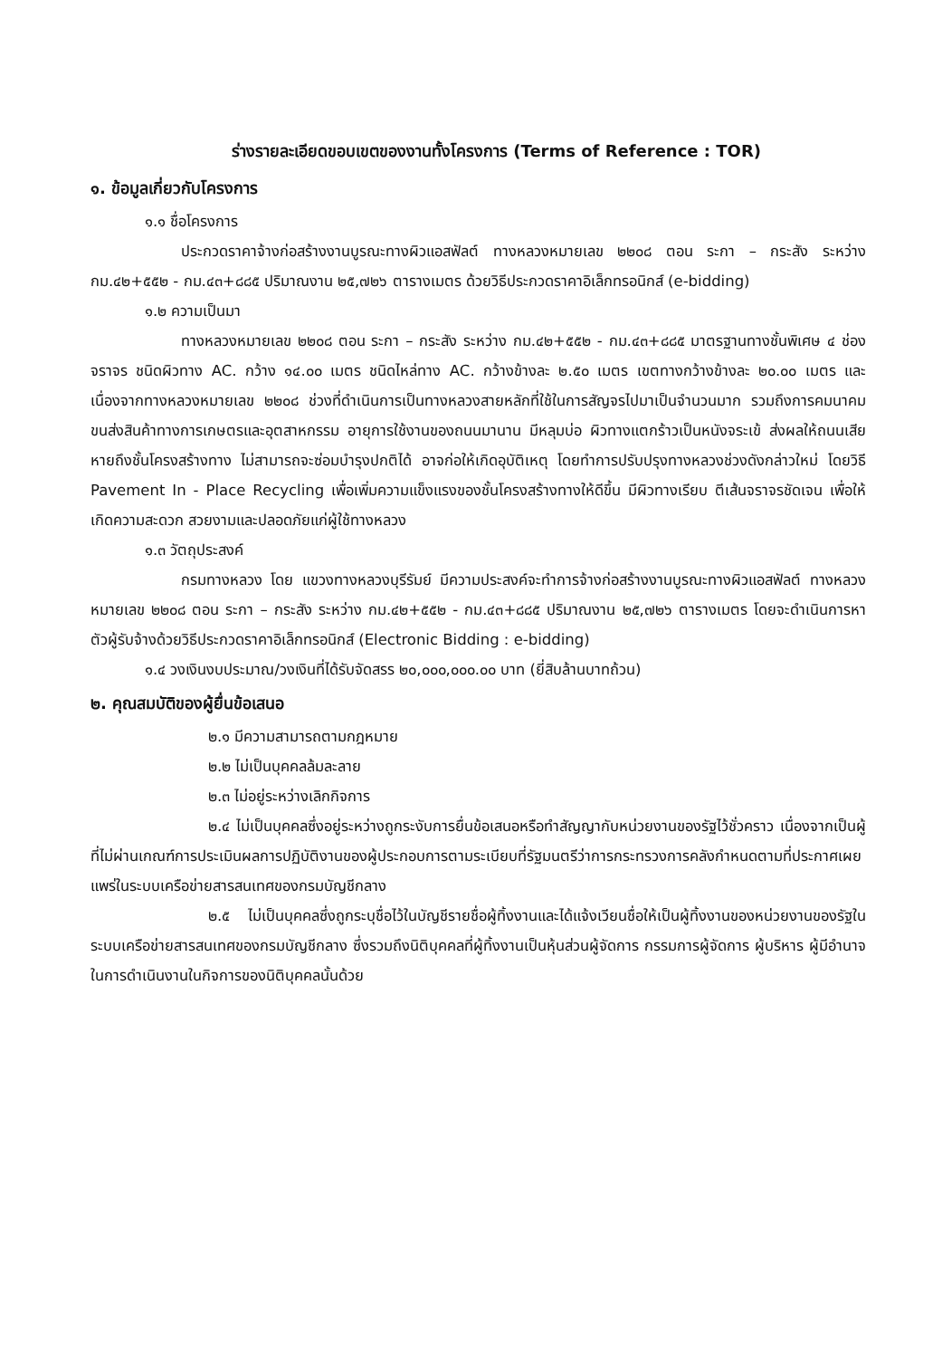ร่างรายละเอียดขอบเขตของงานทั้งโครงการ (Terms of Reference : TOR)
๑. ข้อมูลเกี่ยวกับโครงการ
๑.๑ ชื่อโครงการ
ประกวดราคาจ้างก่อสร้างงานบูรณะทางผิวแอสฟัลต์ ทางหลวงหมายเลข ๒๒๐๘ ตอน ระกา – กระสัง ระหว่าง กม.๔๒+๕๕๒ - กม.๔๓+๘๘๕ ปริมาณงาน ๒๕,๗๒๖ ตารางเมตร ด้วยวิธีประกวดราคาอิเล็กทรอนิกส์ (e-bidding)
๑.๒ ความเป็นมา
ทางหลวงหมายเลข ๒๒๐๘ ตอน ระกา – กระสัง ระหว่าง กม.๔๒+๕๕๒ - กม.๔๓+๘๘๕ มาตรฐานทางชั้นพิเศษ ๔ ช่องจราจร ชนิดผิวทาง AC. กว้าง ๑๔.๐๐ เมตร ชนิดไหล่ทาง AC. กว้างข้างละ ๒.๕๐ เมตร เขตทางกว้างข้างละ ๒๐.๐๐ เมตร และเนื่องจากทางหลวงหมายเลข ๒๒๐๘ ช่วงที่ดำเนินการเป็นทางหลวงสายหลักที่ใช้ในการสัญจรไปมาเป็นจำนวนมาก รวมถึงการคมนาคมขนส่งสินค้าทางการเกษตรและอุตสาหกรรม อายุการใช้งานของถนนมานาน มีหลุมบ่อ ผิวทางแตกร้าวเป็นหนังจระเข้ ส่งผลให้ถนนเสียหายถึงชั้นโครงสร้างทาง ไม่สามารถจะซ่อมบำรุงปกติได้ อาจก่อให้เกิดอุบัติเหตุ โดยทำการปรับปรุงทางหลวงช่วงดังกล่าวใหม่ โดยวิธี Pavement In - Place Recycling เพื่อเพิ่มความแข็งแรงของชั้นโครงสร้างทางให้ดีขึ้น มีผิวทางเรียบ ตีเส้นจราจรชัดเจน เพื่อให้เกิดความสะดวก สวยงามและปลอดภัยแก่ผู้ใช้ทางหลวง
๑.๓ วัตถุประสงค์
กรมทางหลวง โดย แขวงทางหลวงบุรีรัมย์ มีความประสงค์จะทำการจ้างก่อสร้างงานบูรณะทางผิวแอสฟัลต์ ทางหลวงหมายเลข ๒๒๐๘ ตอน ระกา – กระสัง ระหว่าง กม.๔๒+๕๕๒ - กม.๔๓+๘๘๕ ปริมาณงาน ๒๕,๗๒๖ ตารางเมตร โดยจะดำเนินการหาตัวผู้รับจ้างด้วยวิธีประกวดราคาอิเล็กทรอนิกส์ (Electronic Bidding : e-bidding)
๑.๔ วงเงินงบประมาณ/วงเงินที่ได้รับจัดสรร ๒๐,๐๐๐,๐๐๐.๐๐ บาท (ยี่สิบล้านบาทถ้วน)
๒. คุณสมบัติของผู้ยื่นข้อเสนอ
๒.๑ มีความสามารถตามกฎหมาย
๒.๒ ไม่เป็นบุคคลล้มละลาย
๒.๓ ไม่อยู่ระหว่างเลิกกิจการ
๒.๔ ไม่เป็นบุคคลซึ่งอยู่ระหว่างถูกระงับการยื่นข้อเสนอหรือทำสัญญากับหน่วยงานของรัฐไว้ชั่วคราว เนื่องจากเป็นผู้ที่ไม่ผ่านเกณฑ์การประเมินผลการปฏิบัติงานของผู้ประกอบการตามระเบียบที่รัฐมนตรีว่าการกระทรวงการคลังกำหนดตามที่ประกาศเผยแพร่ในระบบเครือข่ายสารสนเทศของกรมบัญชีกลาง
๒.๕ ไม่เป็นบุคคลซึ่งถูกระบุชื่อไว้ในบัญชีรายชื่อผู้ทิ้งงานและได้แจ้งเวียนชื่อให้เป็นผู้ทิ้งงานของหน่วยงานของรัฐในระบบเครือข่ายสารสนเทศของกรมบัญชีกลาง ซึ่งรวมถึงนิติบุคคลที่ผู้ทิ้งงานเป็นหุ้นส่วนผู้จัดการ กรรมการผู้จัดการ ผู้บริหาร ผู้มีอำนาจในการดำเนินงานในกิจการของนิติบุคคลนั้นด้วย